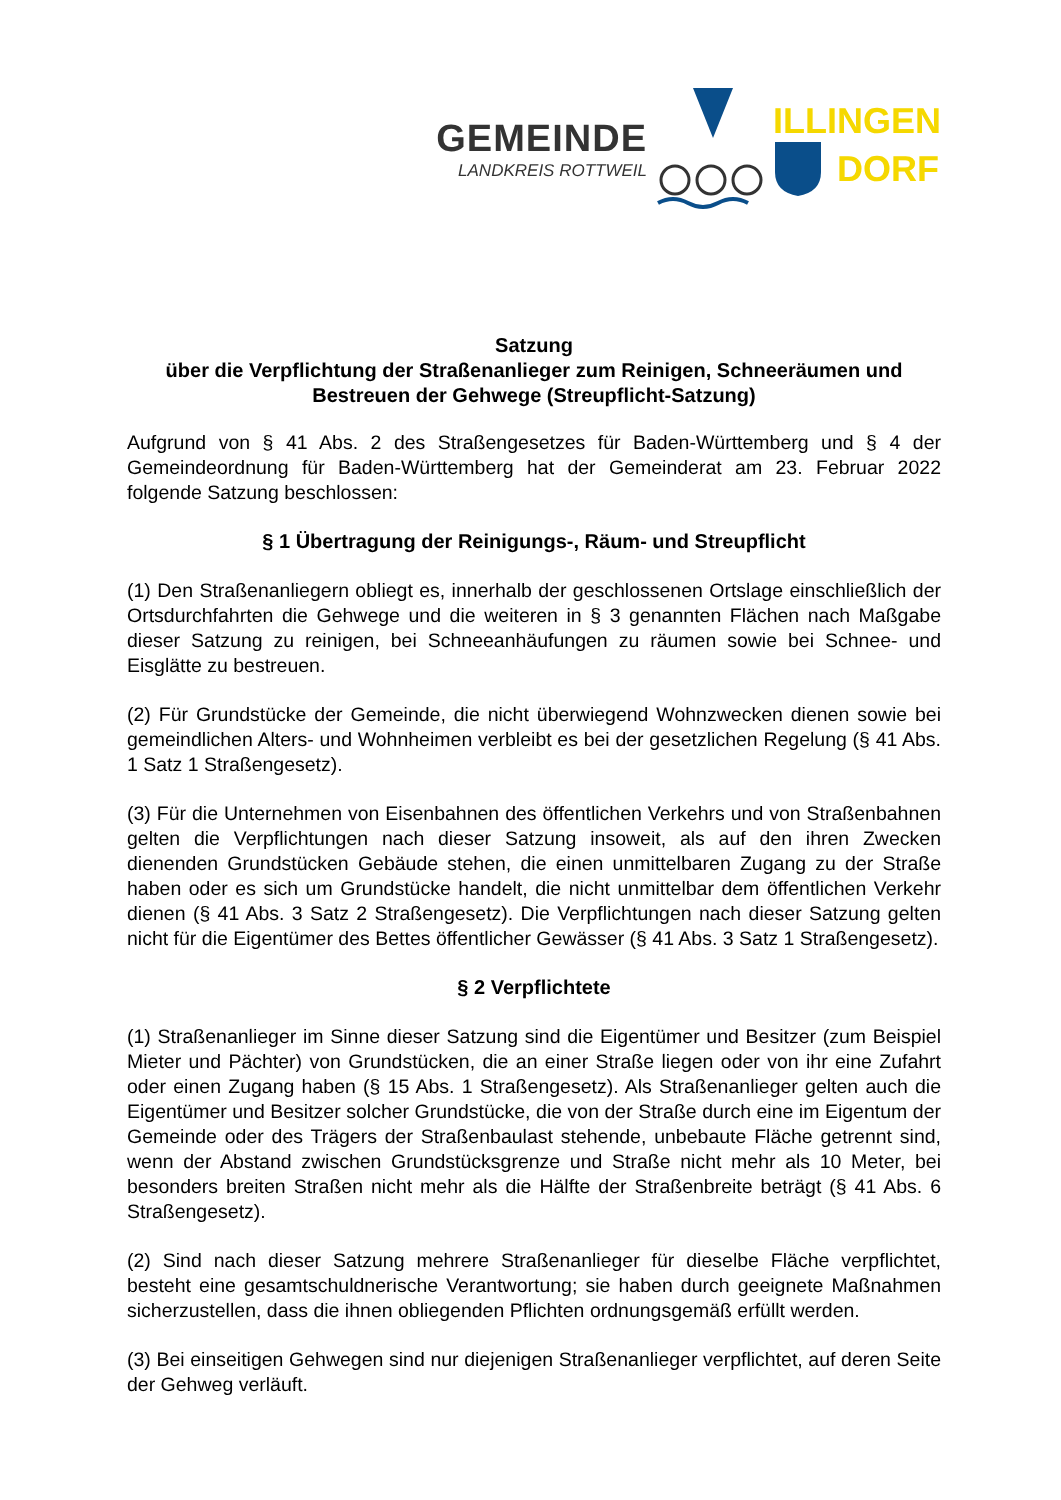GEMEINDE
LANDKREIS ROTTWEIL
ILLINGEN
DORF
Satzung
über die Verpflichtung der Straßenanlieger zum Reinigen, Schneeräumen und Bestreuen der Gehwege (Streupflicht-Satzung)
Aufgrund von § 41 Abs. 2 des Straßengesetzes für Baden-Württemberg und § 4 der Gemeindeordnung für Baden-Württemberg hat der Gemeinderat am 23. Februar 2022 folgende Satzung beschlossen:
§ 1 Übertragung der Reinigungs-, Räum- und Streupflicht
(1) Den Straßenanliegern obliegt es, innerhalb der geschlossenen Ortslage einschließlich der Ortsdurchfahrten die Gehwege und die weiteren in § 3 genannten Flächen nach Maßgabe dieser Satzung zu reinigen, bei Schneeanhäufungen zu räumen sowie bei Schnee- und Eisglätte zu bestreuen.
(2) Für Grundstücke der Gemeinde, die nicht überwiegend Wohnzwecken dienen sowie bei gemeindlichen Alters- und Wohnheimen verbleibt es bei der gesetzlichen Regelung (§ 41 Abs. 1 Satz 1 Straßengesetz).
(3) Für die Unternehmen von Eisenbahnen des öffentlichen Verkehrs und von Straßenbahnen gelten die Verpflichtungen nach dieser Satzung insoweit, als auf den ihren Zwecken dienenden Grundstücken Gebäude stehen, die einen unmittelbaren Zugang zu der Straße haben oder es sich um Grundstücke handelt, die nicht unmittelbar dem öffentlichen Verkehr dienen (§ 41 Abs. 3 Satz 2 Straßengesetz). Die Verpflichtungen nach dieser Satzung gelten nicht für die Eigentümer des Bettes öffentlicher Gewässer (§ 41 Abs. 3 Satz 1 Straßengesetz).
§ 2 Verpflichtete
(1) Straßenanlieger im Sinne dieser Satzung sind die Eigentümer und Besitzer (zum Beispiel Mieter und Pächter) von Grundstücken, die an einer Straße liegen oder von ihr eine Zufahrt oder einen Zugang haben (§ 15 Abs. 1 Straßengesetz). Als Straßenanlieger gelten auch die Eigentümer und Besitzer solcher Grundstücke, die von der Straße durch eine im Eigentum der Gemeinde oder des Trägers der Straßenbaulast stehende, unbebaute Fläche getrennt sind, wenn der Abstand zwischen Grundstücksgrenze und Straße nicht mehr als 10 Meter, bei besonders breiten Straßen nicht mehr als die Hälfte der Straßenbreite beträgt (§ 41 Abs. 6 Straßengesetz).
(2) Sind nach dieser Satzung mehrere Straßenanlieger für dieselbe Fläche verpflichtet, besteht eine gesamtschuldnerische Verantwortung; sie haben durch geeignete Maßnahmen sicherzustellen, dass die ihnen obliegenden Pflichten ordnungsgemäß erfüllt werden.
(3) Bei einseitigen Gehwegen sind nur diejenigen Straßenanlieger verpflichtet, auf deren Seite der Gehweg verläuft.